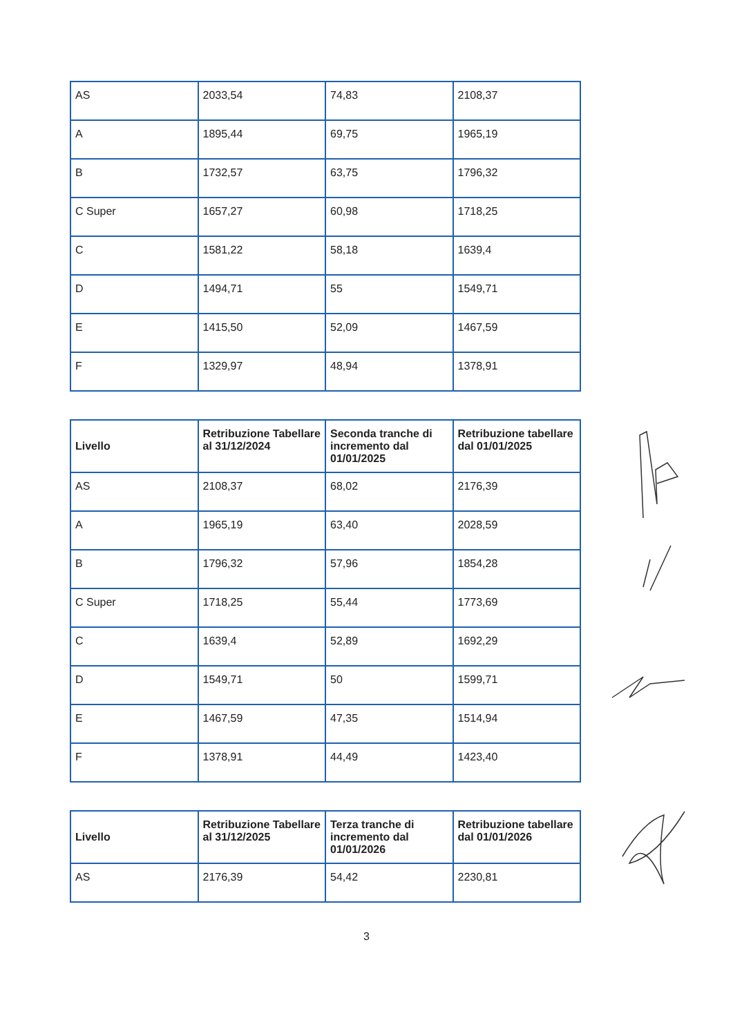| AS | 2033,54 | 74,83 | 2108,37 |
| A | 1895,44 | 69,75 | 1965,19 |
| B | 1732,57 | 63,75 | 1796,32 |
| C Super | 1657,27 | 60,98 | 1718,25 |
| C | 1581,22 | 58,18 | 1639,4 |
| D | 1494,71 | 55 | 1549,71 |
| E | 1415,50 | 52,09 | 1467,59 |
| F | 1329,97 | 48,94 | 1378,91 |
| Livello | Retribuzione Tabellare al 31/12/2024 | Seconda tranche di incremento dal 01/01/2025 | Retribuzione tabellare dal 01/01/2025 |
| --- | --- | --- | --- |
| AS | 2108,37 | 68,02 | 2176,39 |
| A | 1965,19 | 63,40 | 2028,59 |
| B | 1796,32 | 57,96 | 1854,28 |
| C Super | 1718,25 | 55,44 | 1773,69 |
| C | 1639,4 | 52,89 | 1692,29 |
| D | 1549,71 | 50 | 1599,71 |
| E | 1467,59 | 47,35 | 1514,94 |
| F | 1378,91 | 44,49 | 1423,40 |
| Livello | Retribuzione Tabellare al 31/12/2025 | Terza tranche di incremento dal 01/01/2026 | Retribuzione tabellare dal 01/01/2026 |
| --- | --- | --- | --- |
| AS | 2176,39 | 54,42 | 2230,81 |
3